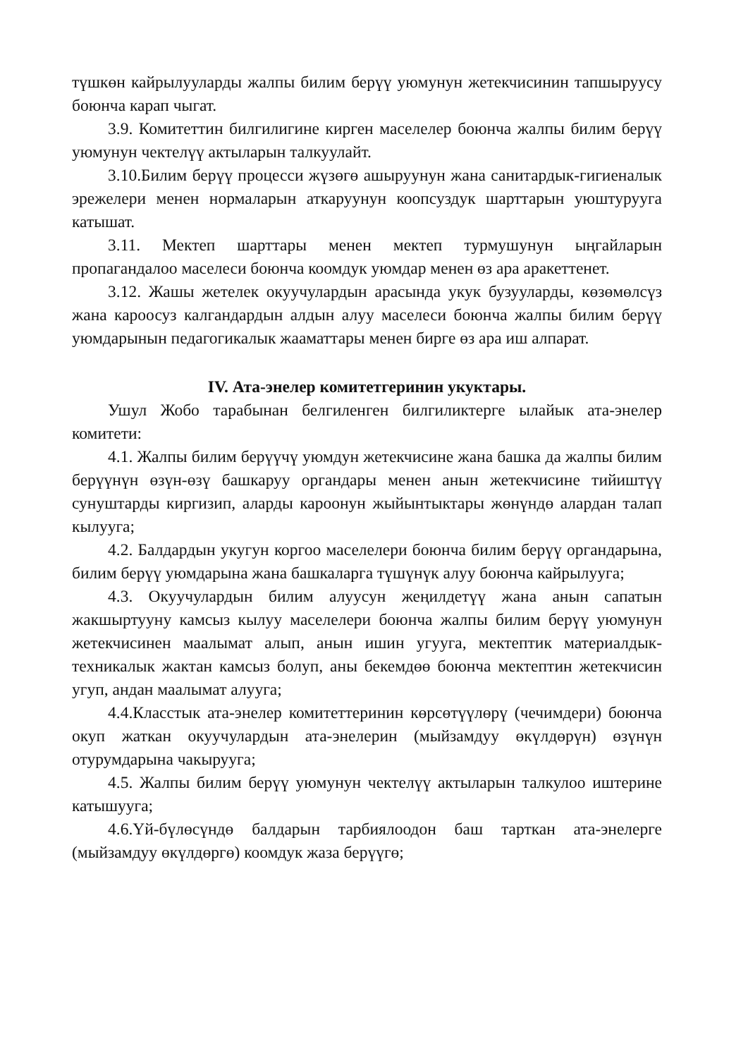түшкөн кайрылууларды жалпы билим берүү уюмунун жетекчисинин тапшыруусу боюнча карап чыгат.
3.9. Комитеттин билгилигине кирген маселелер боюнча жалпы билим берүү уюмунун чектелүү актыларын талкуулайт.
3.10.Билим берүү процесси жүзөгө ашыруунун жана санитардык-гигиеналык эрежелери менен нормаларын аткаруунун коопсуздук шарттарын уюштурууга катышат.
3.11. Мектеп шарттары менен мектеп турмушунун ыңгайларын пропагандалоо маселеси боюнча коомдук уюмдар менен өз ара аракеттенет.
3.12. Жашы жетелек окуучулардын арасында укук бузууларды, көзөмөлсүз жана кароосуз калгандардын алдын алуу маселеси боюнча жалпы билим берүү уюмдарынын педагогикалык жааматтары менен бирге өз ара иш алпарат.
IV. Ата-энелер комитетгеринин укуктары.
Ушул Жобо тарабынан белгиленген билгиликтерге ылайык ата-энелер комитети:
4.1. Жалпы билим берүүчү уюмдун жетекчисине жана башка да жалпы билим берүүнүн өзүн-өзү башкаруу органдары менен анын жетекчисине тийиштүү сунуштарды киргизип, аларды кароонун жыйынтыктары жөнүндө алардан талап кылууга;
4.2. Балдардын укугун коргоо маселелери боюнча билим берүү органдарына, билим берүү уюмдарына жана башкаларга түшүнүк алуу боюнча кайрылууга;
4.3. Окуучулардын билим алуусун жеңилдетүү жана анын сапатын жакшыртууну камсыз кылуу маселелери боюнча жалпы билим берүү уюмунун жетекчисинен маалымат алып, анын ишин угууга, мектептик материалдык-техникалык жактан камсыз болуп, аны бекемдөө боюнча мектептин жетекчисин угуп, андан маалымат алууга;
4.4.Класстык ата-энелер комитеттеринин көрсөтүүлөрү (чечимдери) боюнча окуп жаткан окуучулардын ата-энелерин (мыйзамдуу өкүлдөрүн) өзүнүн отурумдарына чакырууга;
4.5. Жалпы билим берүү уюмунун чектелүү актыларын талкулоо иштерине катышууга;
4.6.Үй-бүлөсүндө балдарын тарбиялоодон баш тарткан ата-энелерге (мыйзамдуу өкүлдөргө) коомдук жаза берүүгө;